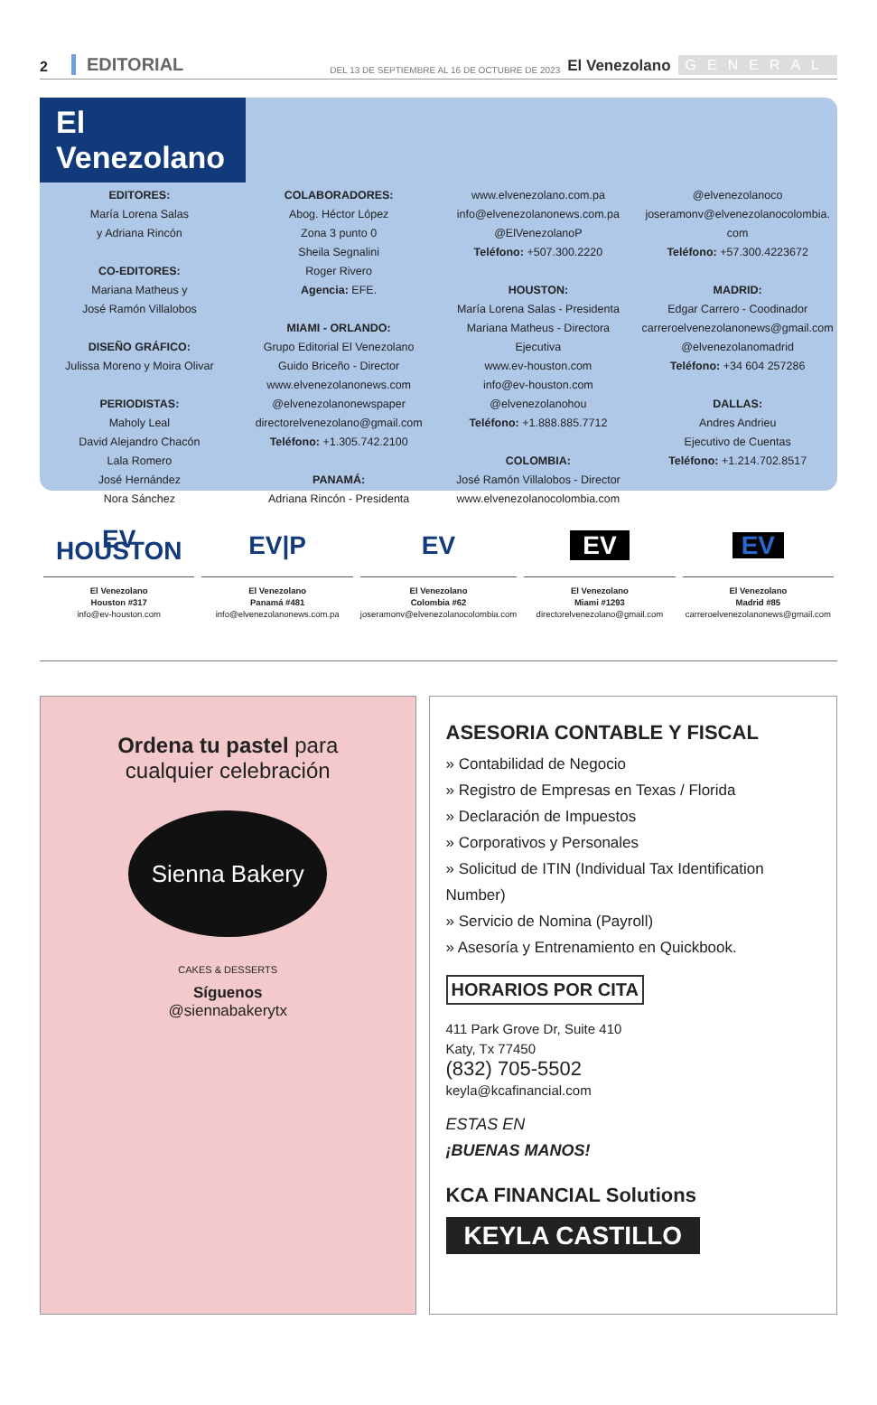2 EDITORIAL DEL 13 DE SEPTIEMBRE AL 16 DE OCTUBRE DE 2023 El Venezolano GENERAL
El Venezolano
EDITORES:
María Lorena Salas
y Adriana Rincón
CO-EDITORES:
Mariana Matheus y
José Ramón Villalobos
DISEÑO GRÁFICO:
Julissa Moreno y Moira Olivar
PERIODISTAS:
Maholy Leal
David Alejandro Chacón
Lala Romero
José Hernández
Nora Sánchez
COLABORADORES:
Abog. Héctor López
Zona 3 punto 0
Sheila Segnalini
Roger Rivero
Agencia: EFE.
MIAMI - ORLANDO:
Grupo Editorial El Venezolano
Guido Briceño - Director
www.elvenezolanonews.com
@elvenezolanonewspaper
directorelvenezolano@gmail.com
Teléfono: +1.305.742.2100
PANAMÁ:
Adriana Rincón - Presidenta
www.elvenezolano.com.pa
info@elvenezolanonews.com.pa
@ElVenezolanoP
Teléfono: +507.300.2220
HOUSTON:
María Lorena Salas - Presidenta
Mariana Matheus - Directora
Ejecutiva
www.ev-houston.com
info@ev-houston.com
@elvenezolanohou
Teléfono: +1.888.885.7712
COLOMBIA:
José Ramón Villalobos - Director
www.elvenezolanocolombia.com
@elvenezolanoco
joseramonv@elvenezolanocolombia.
com
Teléfono: +57.300.4223672
MADRID:
Edgar Carrero - Coodinador
carreroelvenezolanonews@gmail.com
@elvenezolanomadrid
Teléfono: +34 604 257286
DALLAS:
Andres Andrieu
Ejecutivo de Cuentas
Teléfono: +1.214.702.8517
EV HOUSTON
El Venezolano
Houston #317
info@ev-houston.com
EV|P
El Venezolano
Panamá #481
info@elvenezolanonews.com.pa
EV
El Venezolano
Colombia #62
joseramonv@elvenezolanocolombia.com
EV
El Venezolano
Miami #1293
directorelvenezolano@gmail.com
EV
El Venezolano
Madrid #85
carreroelvenezolanonews@gmail.com
Ordena tu pastel para
cualquier celebración
Sienna Bakery
CAKES & DESSERTS
Síguenos
@siennabakerytx
ASESORIA CONTABLE Y FISCAL
» Contabilidad de Negocio
» Registro de Empresas en Texas / Florida
» Declaración de Impuestos
» Corporativos y Personales
» Solicitud de ITIN (Individual Tax Identification Number)
» Servicio de Nomina (Payroll)
» Asesoría y Entrenamiento en Quickbook.
HORARIOS POR CITA
411 Park Grove Dr, Suite 410
Katy, Tx 77450
(832) 705-5502
keyla@kcafinancial.com
ESTAS EN
¡BUENAS MANOS!
KCA FINANCIAL Solutions
KEYLA CASTILLO